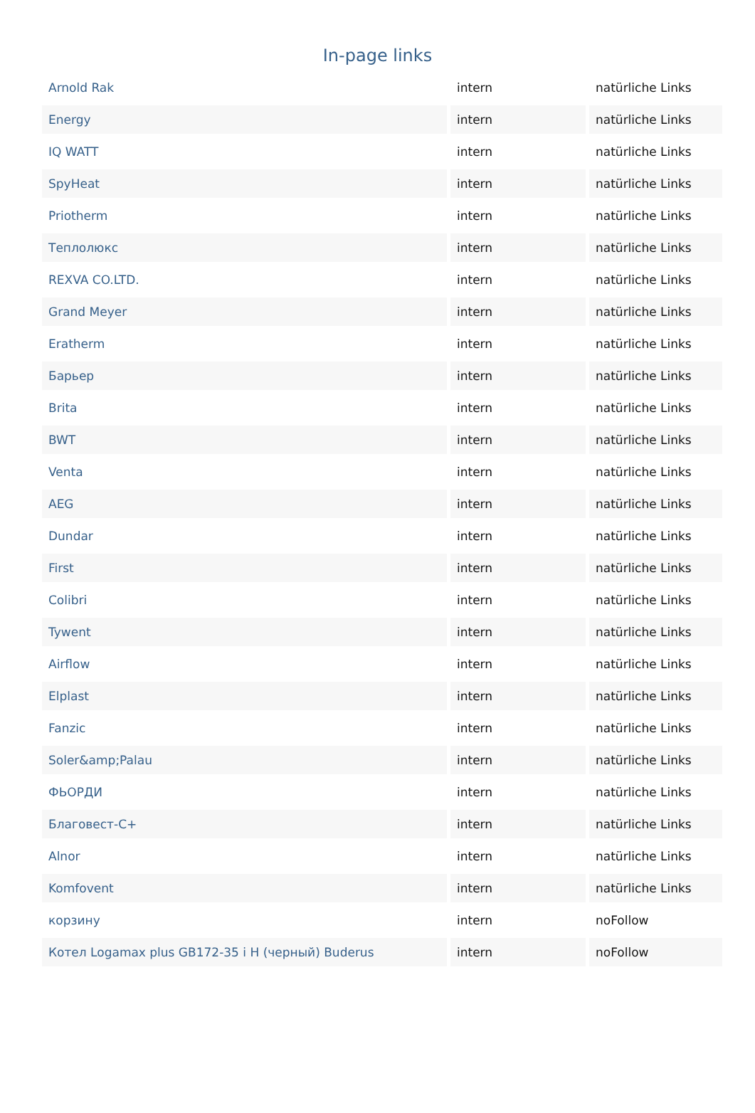In-page links
| Arnold Rak | intern | natürliche Links |
| Energy | intern | natürliche Links |
| IQ WATT | intern | natürliche Links |
| SpyHeat | intern | natürliche Links |
| Priotherm | intern | natürliche Links |
| Теплолюкс | intern | natürliche Links |
| REXVA CO.LTD. | intern | natürliche Links |
| Grand Meyer | intern | natürliche Links |
| Eratherm | intern | natürliche Links |
| Барьер | intern | natürliche Links |
| Brita | intern | natürliche Links |
| BWT | intern | natürliche Links |
| Venta | intern | natürliche Links |
| AEG | intern | natürliche Links |
| Dundar | intern | natürliche Links |
| First | intern | natürliche Links |
| Colibri | intern | natürliche Links |
| Tywent | intern | natürliche Links |
| Airflow | intern | natürliche Links |
| Elplast | intern | natürliche Links |
| Fanzic | intern | natürliche Links |
| Soler&amp;Palau | intern | natürliche Links |
| ФЬОРДИ | intern | natürliche Links |
| Благовест-С+ | intern | natürliche Links |
| Alnor | intern | natürliche Links |
| Komfovent | intern | natürliche Links |
| корзину | intern | noFollow |
| Котел Logamax plus GB172-35 i H (черный) Buderus | intern | noFollow |